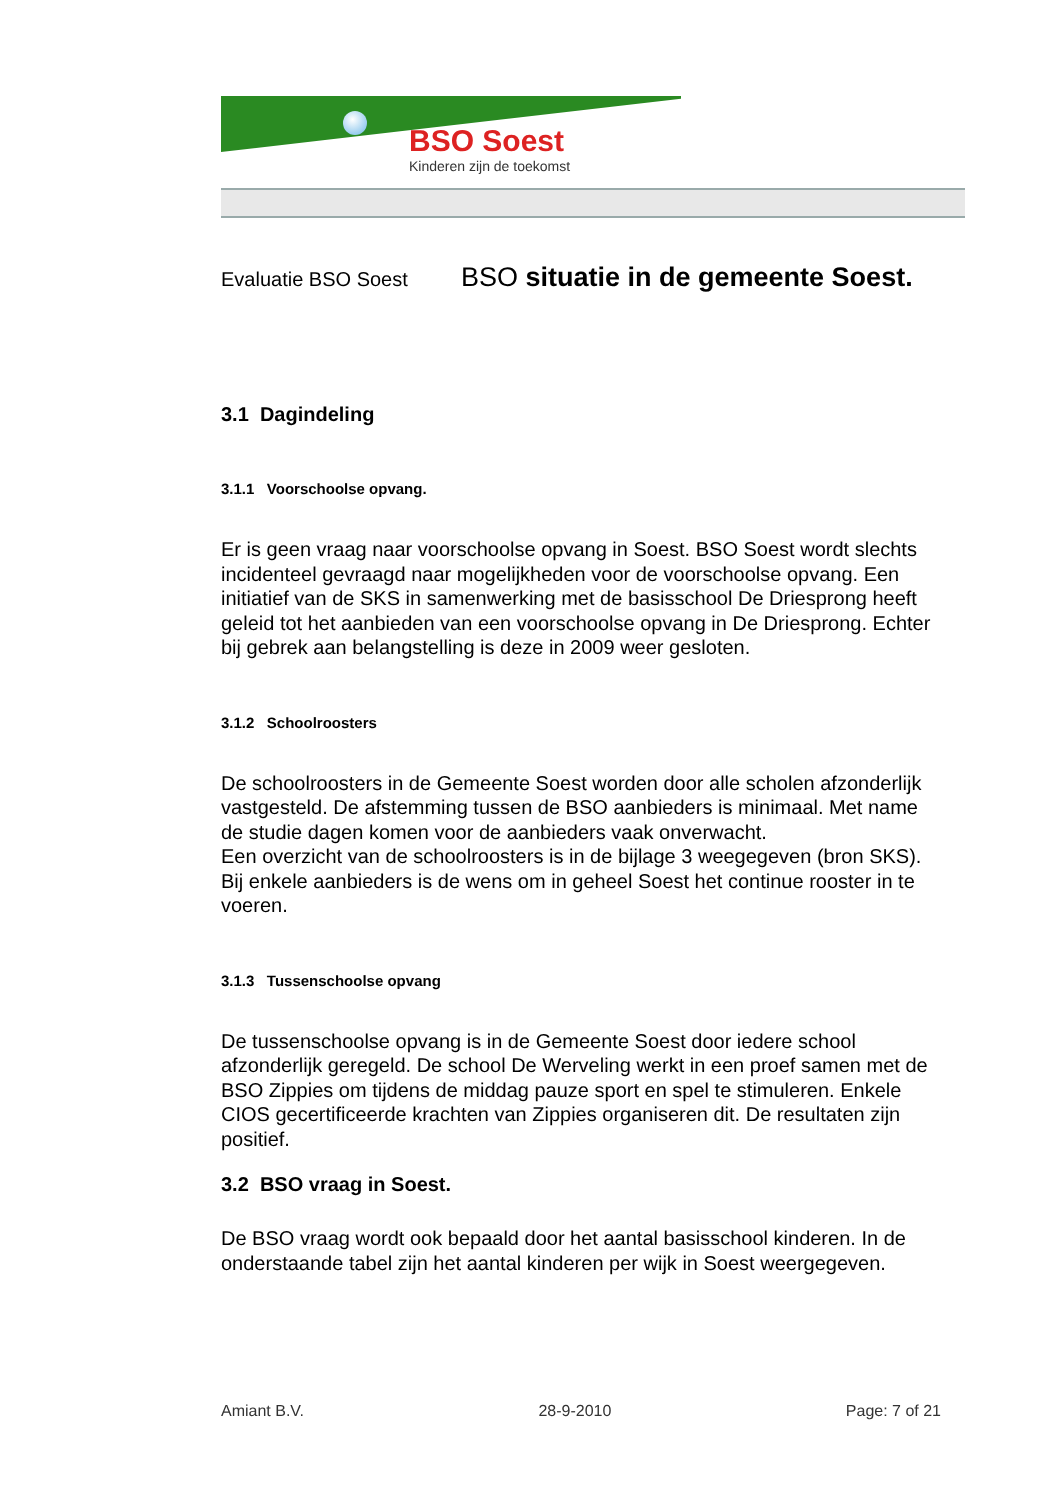BSO Soest
Kinderen zijn de toekomst
Evaluatie BSO Soest BSO situatie in de gemeente Soest.
3.1 Dagindeling
3.1.1 Voorschoolse opvang.
Er is geen vraag naar voorschoolse opvang in Soest. BSO Soest wordt slechts incidenteel gevraagd naar mogelijkheden voor de voorschoolse opvang. Een initiatief van de SKS in samenwerking met de basisschool De Driesprong heeft geleid tot het aanbieden van een voorschoolse opvang in De Driesprong. Echter bij gebrek aan belangstelling is deze in 2009 weer gesloten.
3.1.2 Schoolroosters
De schoolroosters in de Gemeente Soest worden door alle scholen afzonderlijk vastgesteld. De afstemming tussen de BSO aanbieders is minimaal. Met name de studie dagen komen voor de aanbieders vaak onverwacht.
Een overzicht van de schoolroosters is in de bijlage 3 weegegeven (bron SKS).
Bij enkele aanbieders is de wens om in geheel Soest het continue rooster in te voeren.
3.1.3 Tussenschoolse opvang
De tussenschoolse opvang is in de Gemeente Soest door iedere school afzonderlijk geregeld. De school De Werveling werkt in een proef samen met de BSO Zippies om tijdens de middag pauze sport en spel te stimuleren. Enkele CIOS gecertificeerde krachten van Zippies organiseren dit. De resultaten zijn positief.
3.2 BSO vraag in Soest.
De BSO vraag wordt ook bepaald door het aantal basisschool kinderen. In de onderstaande tabel zijn het aantal kinderen per wijk in Soest weergegeven.
Amiant B.V. 28-9-2010 Page: 7 of 21